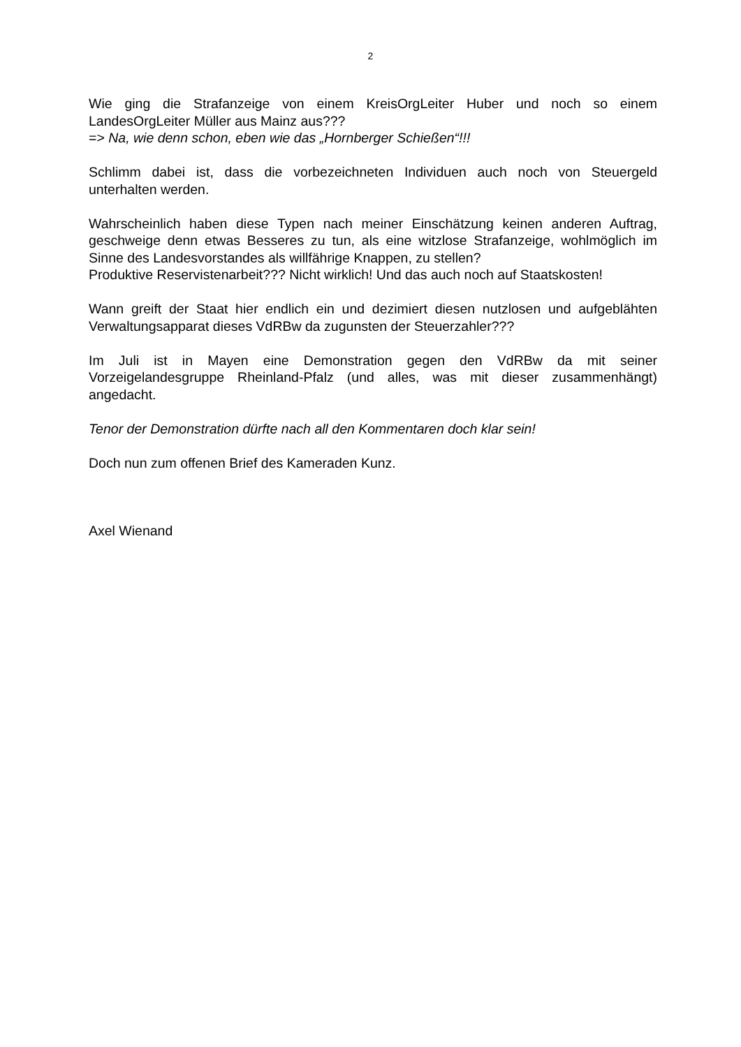2
Wie ging die Strafanzeige von einem KreisOrgLeiter Huber und noch so einem LandesOrgLeiter Müller aus Mainz aus???
=> Na, wie denn schon, eben wie das „Hornberger Schießen“!!!
Schlimm dabei ist, dass die vorbezeichneten Individuen auch noch von Steuergeld unterhalten werden.
Wahrscheinlich haben diese Typen nach meiner Einschätzung keinen anderen Auftrag, geschweige denn etwas Besseres zu tun, als eine witzlose Strafanzeige, wohlmöglich im Sinne des Landesvorstandes als willfährige Knappen, zu stellen?
Produktive Reservistenarbeit??? Nicht wirklich! Und das auch noch auf Staatskosten!
Wann greift der Staat hier endlich ein und dezimiert diesen nutzlosen und aufgeblähten Verwaltungsapparat dieses VdRBw da zugunsten der Steuerzahler???
Im Juli ist in Mayen eine Demonstration gegen den VdRBw da mit seiner Vorzeigelandesgruppe Rheinland-Pfalz (und alles, was mit dieser zusammenhängt) angedacht.
Tenor der Demonstration dürfte nach all den Kommentaren doch klar sein!
Doch nun zum offenen Brief des Kameraden Kunz.
Axel Wienand